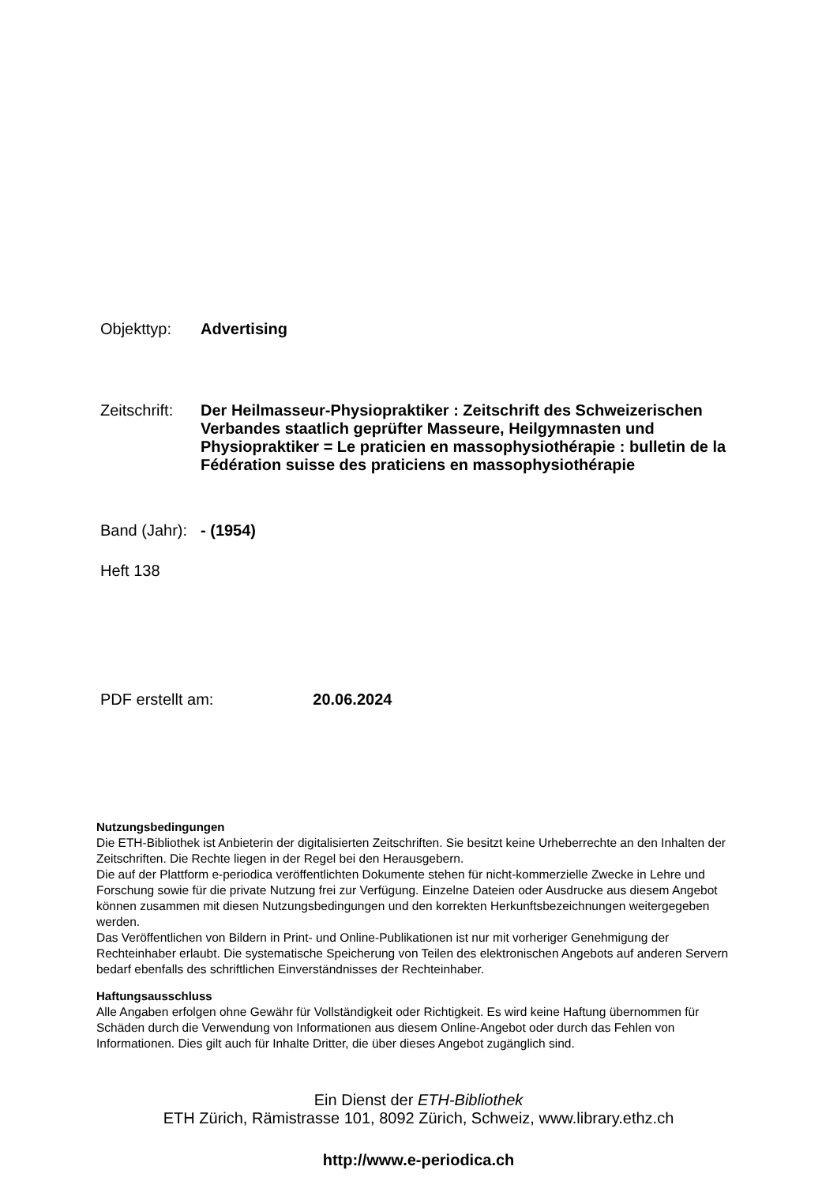Objekttyp:
Advertising
Zeitschrift:
Der Heilmasseur-Physiopraktiker : Zeitschrift des Schweizerischen Verbandes staatlich geprüfter Masseure, Heilgymnasten und Physiopraktiker = Le praticien en massophysiothérapie : bulletin de la Fédération suisse des praticiens en massophysiothérapie
Band (Jahr):
- (1954)
Heft 138
PDF erstellt am:
20.06.2024
Nutzungsbedingungen
Die ETH-Bibliothek ist Anbieterin der digitalisierten Zeitschriften. Sie besitzt keine Urheberrechte an den Inhalten der Zeitschriften. Die Rechte liegen in der Regel bei den Herausgebern.
Die auf der Plattform e-periodica veröffentlichten Dokumente stehen für nicht-kommerzielle Zwecke in Lehre und Forschung sowie für die private Nutzung frei zur Verfügung. Einzelne Dateien oder Ausdrucke aus diesem Angebot können zusammen mit diesen Nutzungsbedingungen und den korrekten Herkunftsbezeichnungen weitergegeben werden.
Das Veröffentlichen von Bildern in Print- und Online-Publikationen ist nur mit vorheriger Genehmigung der Rechteinhaber erlaubt. Die systematische Speicherung von Teilen des elektronischen Angebots auf anderen Servern bedarf ebenfalls des schriftlichen Einverständnisses der Rechteinhaber.
Haftungsausschluss
Alle Angaben erfolgen ohne Gewähr für Vollständigkeit oder Richtigkeit. Es wird keine Haftung übernommen für Schäden durch die Verwendung von Informationen aus diesem Online-Angebot oder durch das Fehlen von Informationen. Dies gilt auch für Inhalte Dritter, die über dieses Angebot zugänglich sind.
Ein Dienst der ETH-Bibliothek
ETH Zürich, Rämistrasse 101, 8092 Zürich, Schweiz, www.library.ethz.ch
http://www.e-periodica.ch